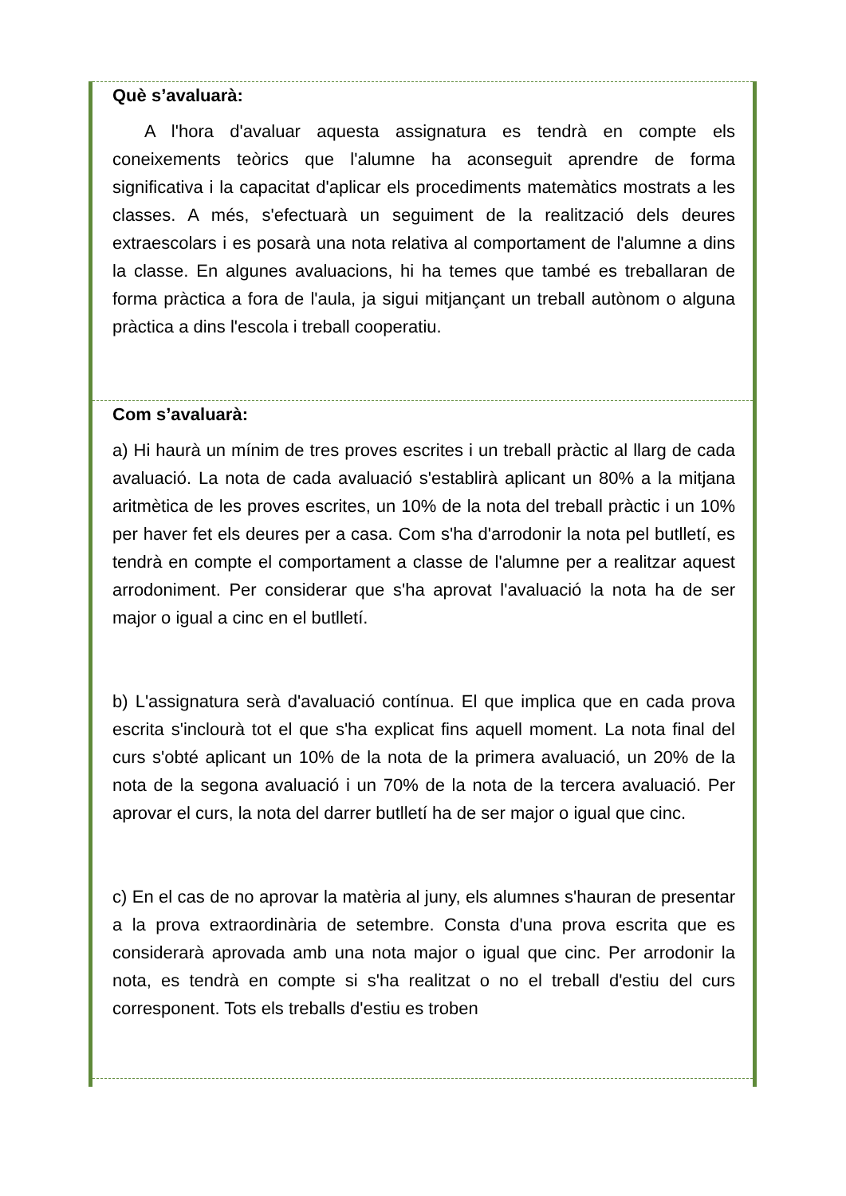Què s’avaluarà:
A l'hora d'avaluar aquesta assignatura es tendrà en compte els coneixements teòrics que l'alumne ha aconseguit aprendre de forma significativa i la capacitat d'aplicar els procediments matemàtics mostrats a les classes. A més, s'efectuarà un seguiment de la realització dels deures extraescolars i es posarà una nota relativa al comportament de l'alumne a dins la classe. En algunes avaluacions, hi ha temes que també es treballaran de forma pràctica a fora de l'aula, ja sigui mitjançant un treball autònom o alguna pràctica a dins l'escola i treball cooperatiu.
Com s’avaluarà:
a) Hi haurà un mínim de tres proves escrites i un treball pràctic al llarg de cada avaluació. La nota de cada avaluació s'establirà aplicant un 80% a la mitjana aritmètica de les proves escrites, un 10% de la nota del treball pràctic i un 10% per haver fet els deures per a casa. Com s'ha d'arrodonir la nota pel butlletí, es tendrà en compte el comportament a classe de l'alumne per a realitzar aquest arrodoniment. Per considerar que s'ha aprovat l'avaluació la nota ha de ser major o igual a cinc en el butlletí.
b) L'assignatura serà d'avaluació contínua. El que implica que en cada prova escrita s'inclourà tot el que s'ha explicat fins aquell moment. La nota final del curs s'obté aplicant un 10% de la nota de la primera avaluació, un 20% de la nota de la segona avaluació i un 70% de la nota de la tercera avaluació. Per aprovar el curs, la nota del darrer butlletí ha de ser major o igual que cinc.
c) En el cas de no aprovar la matèria al juny, els alumnes s'hauran de presentar a la prova extraordinària de setembre. Consta d'una prova escrita que es considerarà aprovada amb una nota major o igual que cinc. Per arrodonir la nota, es tendrà en compte si s'ha realitzat o no el treball d'estiu del curs corresponent. Tots els treballs d'estiu es troben